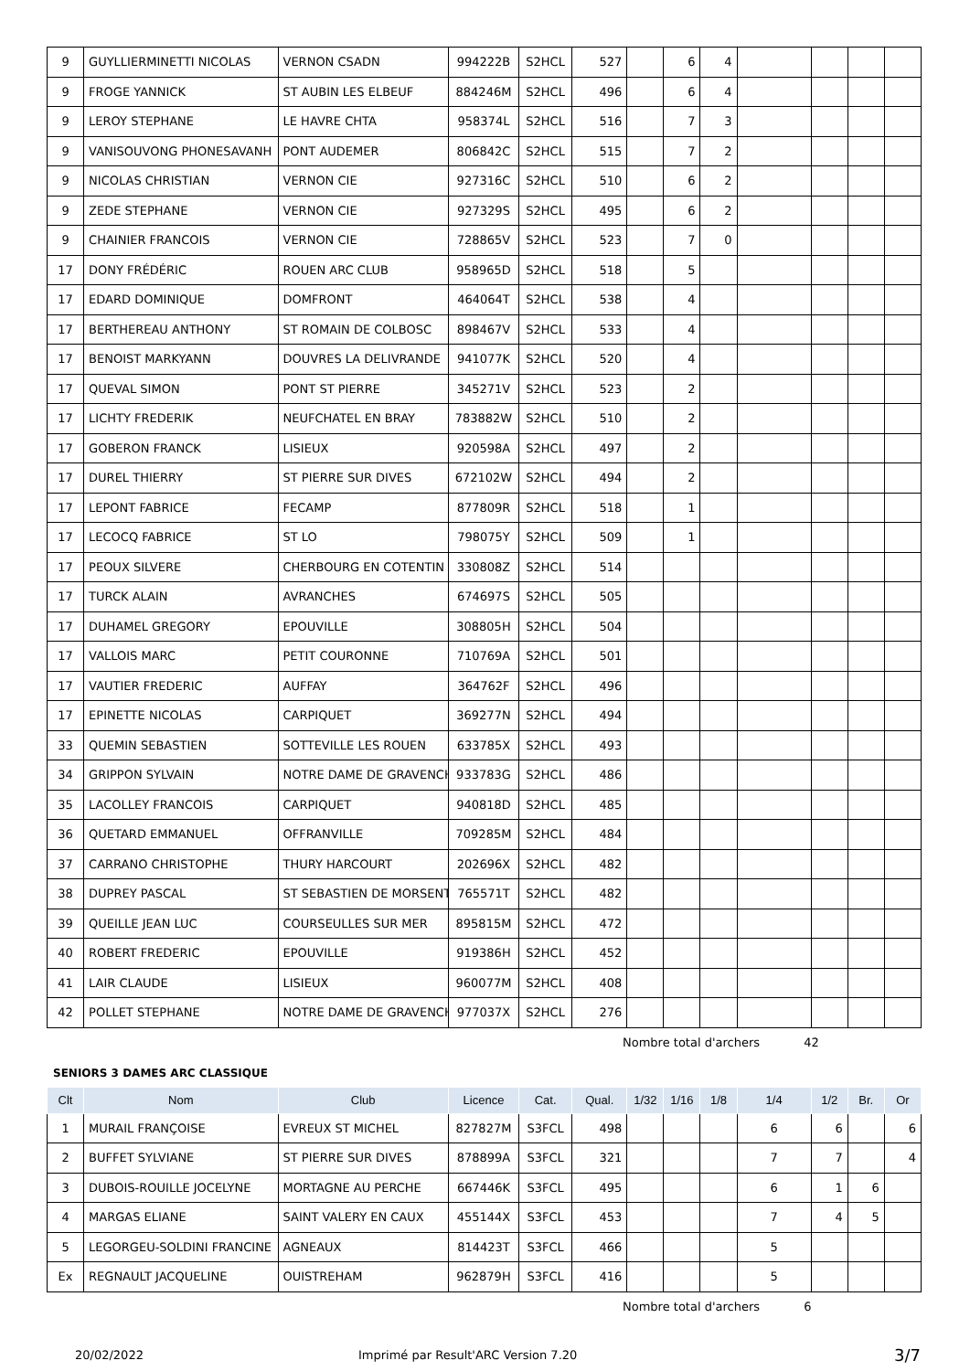| 9 | GUYLLIERMINETTI NICOLAS | VERNON CSADN | 994222B | S2HCL | 527 | | 6 | 4 | | | | |
| 9 | FROGE YANNICK | ST AUBIN LES ELBEUF | 884246M | S2HCL | 496 | | 6 | 4 | | | | |
| 9 | LEROY STEPHANE | LE HAVRE CHTA | 958374L | S2HCL | 516 | | 7 | 3 | | | | |
| 9 | VANISOUVONG PHONESAVANH | PONT AUDEMER | 806842C | S2HCL | 515 | | 7 | 2 | | | | |
| 9 | NICOLAS CHRISTIAN | VERNON CIE | 927316C | S2HCL | 510 | | 6 | 2 | | | | |
| 9 | ZEDE STEPHANE | VERNON CIE | 927329S | S2HCL | 495 | | 6 | 2 | | | | |
| 9 | CHAINIER FRANCOIS | VERNON CIE | 728865V | S2HCL | 523 | | 7 | 0 | | | | |
| 17 | DONY FRÉDÉRIC | ROUEN ARC CLUB | 958965D | S2HCL | 518 | | 5 | | | | | |
| 17 | EDARD DOMINIQUE | DOMFRONT | 464064T | S2HCL | 538 | | 4 | | | | | |
| 17 | BERTHEREAU ANTHONY | ST ROMAIN DE COLBOSC | 898467V | S2HCL | 533 | | 4 | | | | | |
| 17 | BENOIST MARKYANN | DOUVRES LA DELIVRANDE | 941077K | S2HCL | 520 | | 4 | | | | | |
| 17 | QUEVAL SIMON | PONT ST PIERRE | 345271V | S2HCL | 523 | | 2 | | | | | |
| 17 | LICHTY FREDERIK | NEUFCHATEL EN BRAY | 783882W | S2HCL | 510 | | 2 | | | | | |
| 17 | GOBERON FRANCK | LISIEUX | 920598A | S2HCL | 497 | | 2 | | | | | |
| 17 | DUREL THIERRY | ST PIERRE SUR DIVES | 672102W | S2HCL | 494 | | 2 | | | | | |
| 17 | LEPONT FABRICE | FECAMP | 877809R | S2HCL | 518 | | 1 | | | | | |
| 17 | LECOCQ FABRICE | ST LO | 798075Y | S2HCL | 509 | | 1 | | | | | |
| 17 | PEOUX SILVERE | CHERBOURG EN COTENTIN | 330808Z | S2HCL | 514 | | | | | | | |
| 17 | TURCK ALAIN | AVRANCHES | 674697S | S2HCL | 505 | | | | | | | |
| 17 | DUHAMEL GREGORY | EPOUVILLE | 308805H | S2HCL | 504 | | | | | | | |
| 17 | VALLOIS MARC | PETIT COURONNE | 710769A | S2HCL | 501 | | | | | | | |
| 17 | VAUTIER FREDERIC | AUFFAY | 364762F | S2HCL | 496 | | | | | | | |
| 17 | EPINETTE NICOLAS | CARPIQUET | 369277N | S2HCL | 494 | | | | | | | |
| 33 | QUEMIN SEBASTIEN | SOTTEVILLE LES ROUEN | 633785X | S2HCL | 493 | | | | | | | |
| 34 | GRIPPON SYLVAIN | NOTRE DAME DE GRAVENCH | 933783G | S2HCL | 486 | | | | | | | |
| 35 | LACOLLEY FRANCOIS | CARPIQUET | 940818D | S2HCL | 485 | | | | | | | |
| 36 | QUETARD EMMANUEL | OFFRANVILLE | 709285M | S2HCL | 484 | | | | | | | |
| 37 | CARRANO CHRISTOPHE | THURY HARCOURT | 202696X | S2HCL | 482 | | | | | | | |
| 38 | DUPREY PASCAL | ST SEBASTIEN DE MORSENT | 765571T | S2HCL | 482 | | | | | | | |
| 39 | QUEILLE JEAN LUC | COURSEULLES SUR MER | 895815M | S2HCL | 472 | | | | | | | |
| 40 | ROBERT FREDERIC | EPOUVILLE | 919386H | S2HCL | 452 | | | | | | | |
| 41 | LAIR CLAUDE | LISIEUX | 960077M | S2HCL | 408 | | | | | | | |
| 42 | POLLET STEPHANE | NOTRE DAME DE GRAVENCH | 977037X | S2HCL | 276 | | | | | | | |
Nombre total d'archers 42
SENIORS 3 DAMES ARC CLASSIQUE
| Clt | Nom | Club | Licence | Cat. | Qual. | 1/32 | 1/16 | 1/8 | 1/4 | 1/2 | Br. | Or |
| --- | --- | --- | --- | --- | --- | --- | --- | --- | --- | --- | --- | --- |
| 1 | MURAIL FRANÇOISE | EVREUX ST MICHEL | 827827M | S3FCL | 498 | | | | 6 | 6 | | 6 |
| 2 | BUFFET SYLVIANE | ST PIERRE SUR DIVES | 878899A | S3FCL | 321 | | | | 7 | 7 | | 4 |
| 3 | DUBOIS-ROUILLE JOCELYNE | MORTAGNE AU PERCHE | 667446K | S3FCL | 495 | | | | 6 | 1 | 6 | |
| 4 | MARGAS ELIANE | SAINT VALERY EN CAUX | 455144X | S3FCL | 453 | | | | 7 | 4 | 5 | |
| 5 | LEGORGEU-SOLDINI FRANCINE | AGNEAUX | 814423T | S3FCL | 466 | | | | 5 | | | |
| Ex | REGNAULT JACQUELINE | OUISTREHAM | 962879H | S3FCL | 416 | | | | 5 | | | |
Nombre total d'archers 6
20/02/2022 Imprimé par Result'ARC Version 7.20 3/7